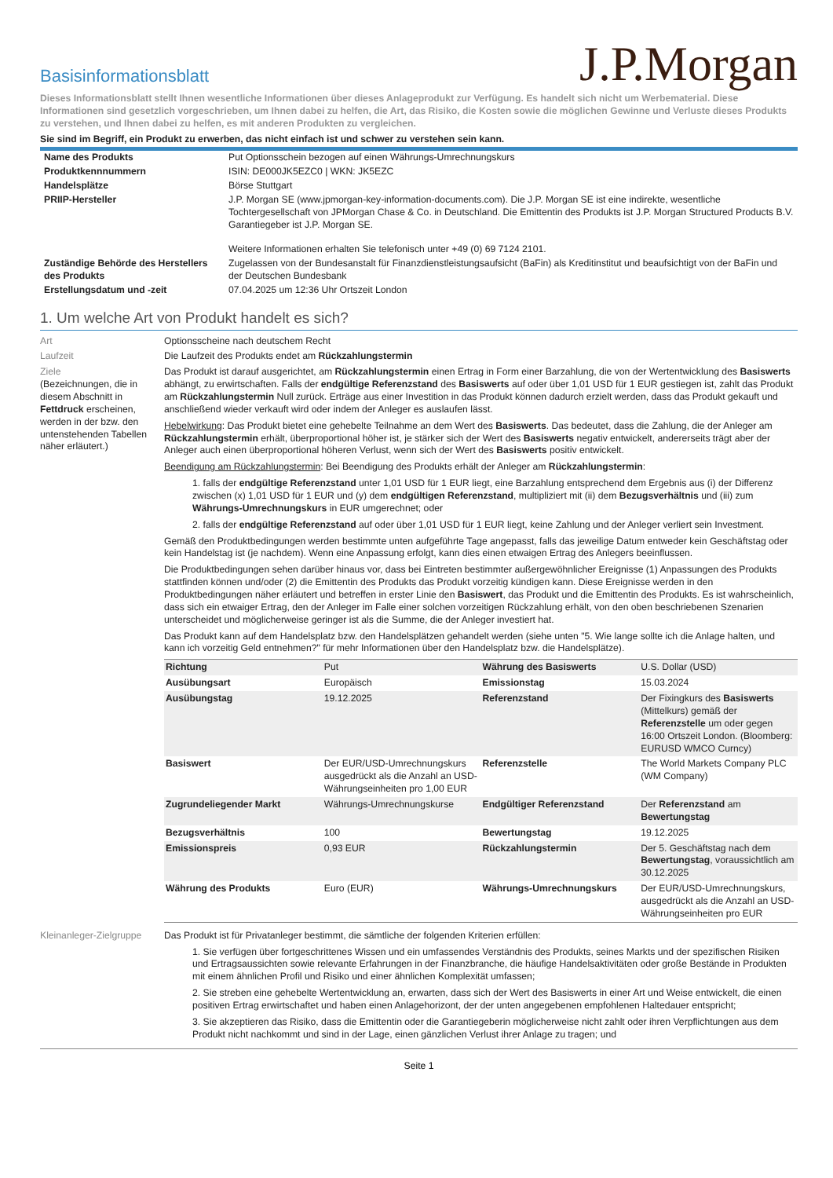Basisinformationsblatt
J.P.Morgan
Dieses Informationsblatt stellt Ihnen wesentliche Informationen über dieses Anlageprodukt zur Verfügung. Es handelt sich nicht um Werbematerial. Diese Informationen sind gesetzlich vorgeschrieben, um Ihnen dabei zu helfen, die Art, das Risiko, die Kosten sowie die möglichen Gewinne und Verluste dieses Produkts zu verstehen, und Ihnen dabei zu helfen, es mit anderen Produkten zu vergleichen.
Sie sind im Begriff, ein Produkt zu erwerben, das nicht einfach ist und schwer zu verstehen sein kann.
| Name des Produkts | Put Optionsschein bezogen auf einen Währungs-Umrechnungskurs |
| Produktkennnummern | ISIN: DE000JK5EZC0 / WKN: JK5EZC |
| Handelsplätze | Börse Stuttgart |
| PRIIP-Hersteller | J.P. Morgan SE (www.jpmorgan-key-information-documents.com). Die J.P. Morgan SE ist eine indirekte, wesentliche Tochtergesellschaft von JPMorgan Chase & Co. in Deutschland. Die Emittentin des Produkts ist J.P. Morgan Structured Products B.V. Garantiegeber ist J.P. Morgan SE. Weitere Informationen erhalten Sie telefonisch unter +49 (0) 69 7124 2101. |
| Zuständige Behörde des Herstellers des Produkts | Zugelassen von der Bundesanstalt für Finanzdienstleistungsaufsicht (BaFin) als Kreditinstitut und beaufsichtigt von der BaFin und der Deutschen Bundesbank |
| Erstellungsdatum und -zeit | 07.04.2025 um 12:36 Uhr Ortszeit London |
1. Um welche Art von Produkt handelt es sich?
Art Optionsscheine nach deutschem Recht
Laufzeit Die Laufzeit des Produkts endet am Rückzahlungstermin
Ziele
(Bezeichnungen, die in diesem Abschnitt in Fettdruck erscheinen, werden in der bzw. den untenstehenden Tabellen näher erläutert.)
Das Produkt ist darauf ausgerichtet, am Rückzahlungstermin einen Ertrag in Form einer Barzahlung, die von der Wertentwicklung des Basiswerts abhängt, zu erwirtschaften. Falls der endgültige Referenzstand des Basiswerts auf oder über 1,01 USD für 1 EUR gestiegen ist, zahlt das Produkt am Rückzahlungstermin Null zurück. Erträge aus einer Investition in das Produkt können dadurch erzielt werden, dass das Produkt gekauft und anschließend wieder verkauft wird oder indem der Anleger es auslaufen lässt.
Hebelwirkung: Das Produkt bietet eine gehebelte Teilnahme an dem Wert des Basiswerts. Das bedeutet, dass die Zahlung, die der Anleger am Rückzahlungstermin erhält, überproportional höher ist, je stärker sich der Wert des Basiswerts negativ entwickelt, andererseits trägt aber der Anleger auch einen überproportional höheren Verlust, wenn sich der Wert des Basiswerts positiv entwickelt.
Beendigung am Rückzahlungstermin: Bei Beendigung des Produkts erhält der Anleger am Rückzahlungstermin:
1. falls der endgültige Referenzstand unter 1,01 USD für 1 EUR liegt, eine Barzahlung entsprechend dem Ergebnis aus (i) der Differenz zwischen (x) 1,01 USD für 1 EUR und (y) dem endgültigen Referenzstand, multipliziert mit (ii) dem Bezugsverhältnis und (iii) zum Währungs-Umrechnungskurs in EUR umgerechnet; oder
2. falls der endgültige Referenzstand auf oder über 1,01 USD für 1 EUR liegt, keine Zahlung und der Anleger verliert sein Investment.
Gemäß den Produktbedingungen werden bestimmte unten aufgeführte Tage angepasst, falls das jeweilige Datum entweder kein Geschäftstag oder kein Handelstag ist (je nachdem). Wenn eine Anpassung erfolgt, kann dies einen etwaigen Ertrag des Anlegers beeinflussen.
Die Produktbedingungen sehen darüber hinaus vor, dass bei Eintreten bestimmter außergewöhnlicher Ereignisse (1) Anpassungen des Produkts stattfinden können und/oder (2) die Emittentin des Produkts das Produkt vorzeitig kündigen kann. Diese Ereignisse werden in den Produktbedingungen näher erläutert und betreffen in erster Linie den Basiswert, das Produkt und die Emittentin des Produkts. Es ist wahrscheinlich, dass sich ein etwaiger Ertrag, den der Anleger im Falle einer solchen vorzeitigen Rückzahlung erhält, von den oben beschriebenen Szenarien unterscheidet und möglicherweise geringer ist als die Summe, die der Anleger investiert hat.
Das Produkt kann auf dem Handelsplatz bzw. den Handelsplätzen gehandelt werden (siehe unten "5. Wie lange sollte ich die Anlage halten, und kann ich vorzeitig Geld entnehmen?" für mehr Informationen über den Handelsplatz bzw. die Handelsplätze).
| Richtung | Put | Währung des Basiswerts | U.S. Dollar (USD) |
| Ausübungsart | Europäisch | Emissionstag | 15.03.2024 |
| Ausübungstag | 19.12.2025 | Referenzstand | Der Fixingkurs des Basiswerts (Mittelkurs) gemäß der Referenzstelle um oder gegen 16:00 Ortszeit London. (Bloomberg: EURUSD WMCO Curncy) |
| Basiswert | Der EUR/USD-Umrechnungskurs ausgedrückt als die Anzahl an USD-Währungseinheiten pro 1,00 EUR | Referenzstelle | The World Markets Company PLC (WM Company) |
| Zugrundeliegender Markt | Währungs-Umrechnungskurse | Endgültiger Referenzstand | Der Referenzstand am Bewertungstag |
| Bezugsverhältnis | 100 | Bewertungstag | 19.12.2025 |
| Emissionspreis | 0,93 EUR | Rückzahlungstermin | Der 5. Geschäftstag nach dem Bewertungstag , voraussichtlich am 30.12.2025 |
| Währung des Produkts | Euro (EUR) | Währungs-Umrechnungskurs | Der EUR/USD-Umrechnungskurs, ausgedrückt als die Anzahl an USD-Währungseinheiten pro EUR |
Kleinanleger-Zielgruppe
Das Produkt ist für Privatanleger bestimmt, die sämtliche der folgenden Kriterien erfüllen:
1. Sie verfügen über fortgeschrittenes Wissen und ein umfassendes Verständnis des Produkts, seines Markts und der spezifischen Risiken und Ertragsaussichten sowie relevante Erfahrungen in der Finanzbranche, die häufige Handelsaktivitäten oder große Bestände in Produkten mit einem ähnlichen Profil und Risiko und einer ähnlichen Komplexität umfassen;
2. Sie streben eine gehebelte Wertentwicklung an, erwarten, dass sich der Wert des Basiswerts in einer Art und Weise entwickelt, die einen positiven Ertrag erwirtschaftet und haben einen Anlagehorizont, der der unten angegebenen empfohlenen Haltedauer entspricht;
3. Sie akzeptieren das Risiko, dass die Emittentin oder die Garantiegeberin möglicherweise nicht zahlt oder ihren Verpflichtungen aus dem Produkt nicht nachkommt und sind in der Lage, einen gänzlichen Verlust ihrer Anlage zu tragen; und
Seite 1